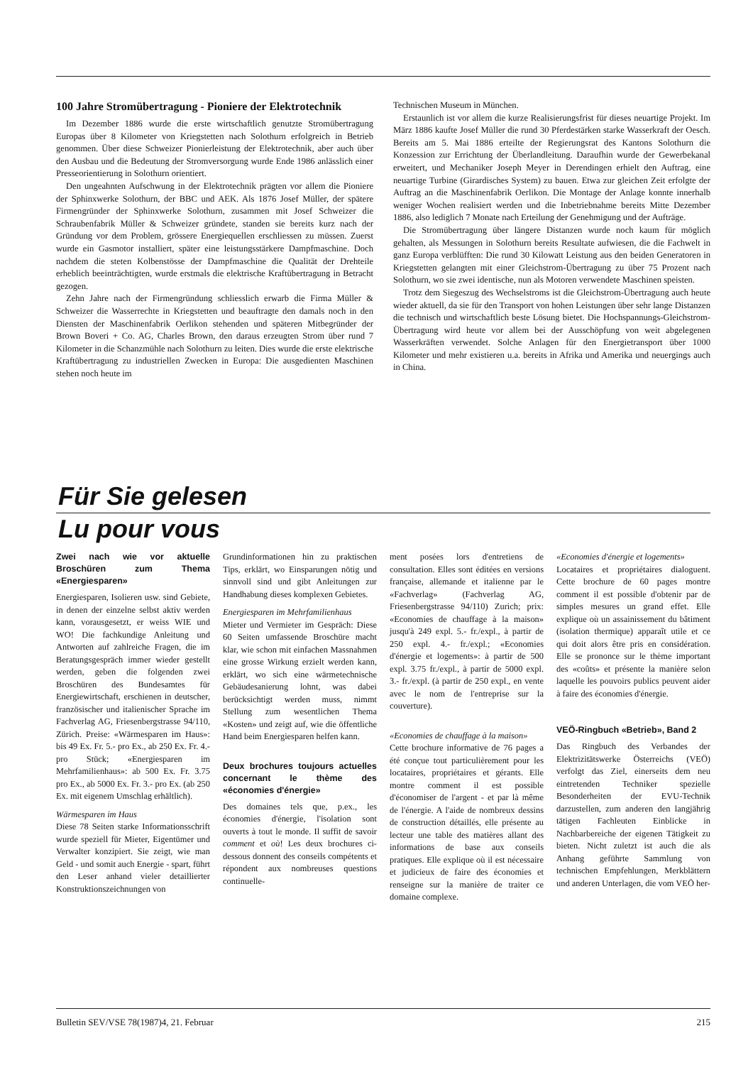100 Jahre Stromübertragung - Pioniere der Elektrotechnik
Im Dezember 1886 wurde die erste wirtschaftlich genutzte Stromübertragung Europas über 8 Kilometer von Kriegstetten nach Solothurn erfolgreich in Betrieb genommen. Über diese Schweizer Pionierleistung der Elektrotechnik, aber auch über den Ausbau und die Bedeutung der Stromversorgung wurde Ende 1986 anlässlich einer Presseorientierung in Solothurn orientiert.
Den ungeahnten Aufschwung in der Elektrotechnik prägten vor allem die Pioniere der Sphinxwerke Solothurn, der BBC und AEK. Als 1876 Josef Müller, der spätere Firmengründer der Sphinxwerke Solothurn, zusammen mit Josef Schweizer die Schraubenfabrik Müller & Schweizer gründete, standen sie bereits kurz nach der Gründung vor dem Problem, grössere Energiequellen erschliessen zu müssen. Zuerst wurde ein Gasmotor installiert, später eine leistungsstärkere Dampfmaschine. Doch nachdem die steten Kolbenstösse der Dampfmaschine die Qualität der Drehteile erheblich beeinträchtigten, wurde erstmals die elektrische Kraftübertragung in Betracht gezogen.
Zehn Jahre nach der Firmengründung schliesslich erwarb die Firma Müller & Schweizer die Wasserrechte in Kriegstetten und beauftragte den damals noch in den Diensten der Maschinenfabrik Oerlikon stehenden und späteren Mitbegründer der Brown Boveri + Co. AG, Charles Brown, den daraus erzeugten Strom über rund 7 Kilometer in die Schanzmühle nach Solothurn zu leiten. Dies wurde die erste elektrische Kraftübertragung zu industriellen Zwecken in Europa: Die ausgedienten Maschinen stehen noch heute im
Technischen Museum in München.
Erstaunlich ist vor allem die kurze Realisierungsfrist für dieses neuartige Projekt. Im März 1886 kaufte Josef Müller die rund 30 Pferdestärken starke Wasserkraft der Oesch. Bereits am 5. Mai 1886 erteilte der Regierungsrat des Kantons Solothurn die Konzession zur Errichtung der Überlandleitung. Daraufhin wurde der Gewerbekanal erweitert, und Mechaniker Joseph Meyer in Derendingen erhielt den Auftrag, eine neuartige Turbine (Girardisches System) zu bauen. Etwa zur gleichen Zeit erfolgte der Auftrag an die Maschinenfabrik Oerlikon. Die Montage der Anlage konnte innerhalb weniger Wochen realisiert werden und die Inbetriebnahme bereits Mitte Dezember 1886, also lediglich 7 Monate nach Erteilung der Genehmigung und der Aufträge.
Die Stromübertragung über längere Distanzen wurde noch kaum für möglich gehalten, als Messungen in Solothurn bereits Resultate aufwiesen, die die Fachwelt in ganz Europa verblüfften: Die rund 30 Kilowatt Leistung aus den beiden Generatoren in Kriegstetten gelangten mit einer Gleichstrom-Übertragung zu über 75 Prozent nach Solothurn, wo sie zwei identische, nun als Motoren verwendete Maschinen speisten.
Trotz dem Siegeszug des Wechselstroms ist die Gleichstrom-Übertragung auch heute wieder aktuell, da sie für den Transport von hohen Leistungen über sehr lange Distanzen die technisch und wirtschaftlich beste Lösung bietet. Die Hochspannungs-Gleichstrom-Übertragung wird heute vor allem bei der Ausschöpfung von weit abgelegenen Wasserkräften verwendet. Solche Anlagen für den Energietransport über 1000 Kilometer und mehr existieren u.a. bereits in Afrika und Amerika und neuergings auch in China.
Für Sie gelesen
Lu pour vous
Zwei nach wie vor aktuelle Broschüren zum Thema «Energiesparen»
Energiesparen, Isolieren usw. sind Gebiete, in denen der einzelne selbst aktiv werden kann, vorausgesetzt, er weiss WIE und WO! Die fachkundige Anleitung und Antworten auf zahlreiche Fragen, die im Beratungsgespräch immer wieder gestellt werden, geben die folgenden zwei Broschüren des Bundesamtes für Energiewirtschaft, erschienen in deutscher, französischer und italienischer Sprache im Fachverlag AG, Friesenbergstrasse 94/110, Zürich. Preise: «Wärmesparen im Haus»: bis 49 Ex. Fr. 5.- pro Ex., ab 250 Ex. Fr. 4.- pro Stück; «Energiesparen im Mehrfamilienhaus»: ab 500 Ex. Fr. 3.75 pro Ex., ab 5000 Ex. Fr. 3.- pro Ex. (ab 250 Ex. mit eigenem Umschlag erhältlich).
Wärmesparen im Haus
Diese 78 Seiten starke Informationsschrift wurde speziell für Mieter, Eigentümer und Verwalter konzipiert. Sie zeigt, wie man Geld - und somit auch Energie - spart, führt den Leser anhand vieler detaillierter Konstruktionszeichnungen von
Grundinformationen hin zu praktischen Tips, erklärt, wo Einsparungen nötig und sinnvoll sind und gibt Anleitungen zur Handhabung dieses komplexen Gebietes.
Energiesparen im Mehrfamilienhaus
Mieter und Vermieter im Gespräch: Diese 60 Seiten umfassende Broschüre macht klar, wie schon mit einfachen Massnahmen eine grosse Wirkung erzielt werden kann, erklärt, wo sich eine wärmetechnische Gebäudesanierung lohnt, was dabei berücksichtigt werden muss, nimmt Stellung zum wesentlichen Thema «Kosten» und zeigt auf, wie die öffentliche Hand beim Energiesparen helfen kann.
Deux brochures toujours actuelles concernant le thème des «économies d'énergie»
Des domaines tels que, p.ex., les économies d'énergie, l'isolation sont ouverts à tout le monde. Il suffit de savoir comment et où! Les deux brochures ci-dessous donnent des conseils compétents et répondent aux nombreuses questions continuelle-
ment posées lors d'entretiens de consultation. Elles sont éditées en versions française, allemande et italienne par le «Fachverlag» (Fachverlag AG, Friesenbergstrasse 94/110) Zurich; prix: «Economies de chauffage à la maison» jusqu'à 249 expl. 5.- fr./expl., à partir de 250 expl. 4.- fr./expl.; «Economies d'énergie et logements»: à partir de 500 expl. 3.75 fr./expl., à partir de 5000 expl. 3.- fr./expl. (à partir de 250 expl., en vente avec le nom de l'entreprise sur la couverture).
«Economies de chauffage à la maison»
Cette brochure informative de 76 pages a été conçue tout particulièrement pour les locataires, propriétaires et gérants. Elle montre comment il est possible d'économiser de l'argent - et par là même de l'énergie. A l'aide de nombreux dessins de construction détaillés, elle présente au lecteur une table des matières allant des informations de base aux conseils pratiques. Elle explique où il est nécessaire et judicieux de faire des économies et renseigne sur la manière de traiter ce domaine complexe.
«Economies d'énergie et logements»
Locataires et propriétaires dialoguent. Cette brochure de 60 pages montre comment il est possible d'obtenir par de simples mesures un grand effet. Elle explique où un assainissement du bâtiment (isolation thermique) apparaît utile et ce qui doit alors être pris en considération. Elle se prononce sur le thème important des «coûts» et présente la manière selon laquelle les pouvoirs publics peuvent aider à faire des économies d'énergie.
VEÖ-Ringbuch «Betrieb», Band 2
Das Ringbuch des Verbandes der Elektrizitätswerke Österreichs (VEÖ) verfolgt das Ziel, einerseits dem neu eintretenden Techniker spezielle Besonderheiten der EVU-Technik darzustellen, zum anderen den langjährig tätigen Fachleuten Einblicke in Nachbarbereiche der eigenen Tätigkeit zu bieten. Nicht zuletzt ist auch die als Anhang geführte Sammlung von technischen Empfehlungen, Merkblättern und anderen Unterlagen, die vom VEÖ her-
Bulletin SEV/VSE 78(1987)4, 21. Februar 215